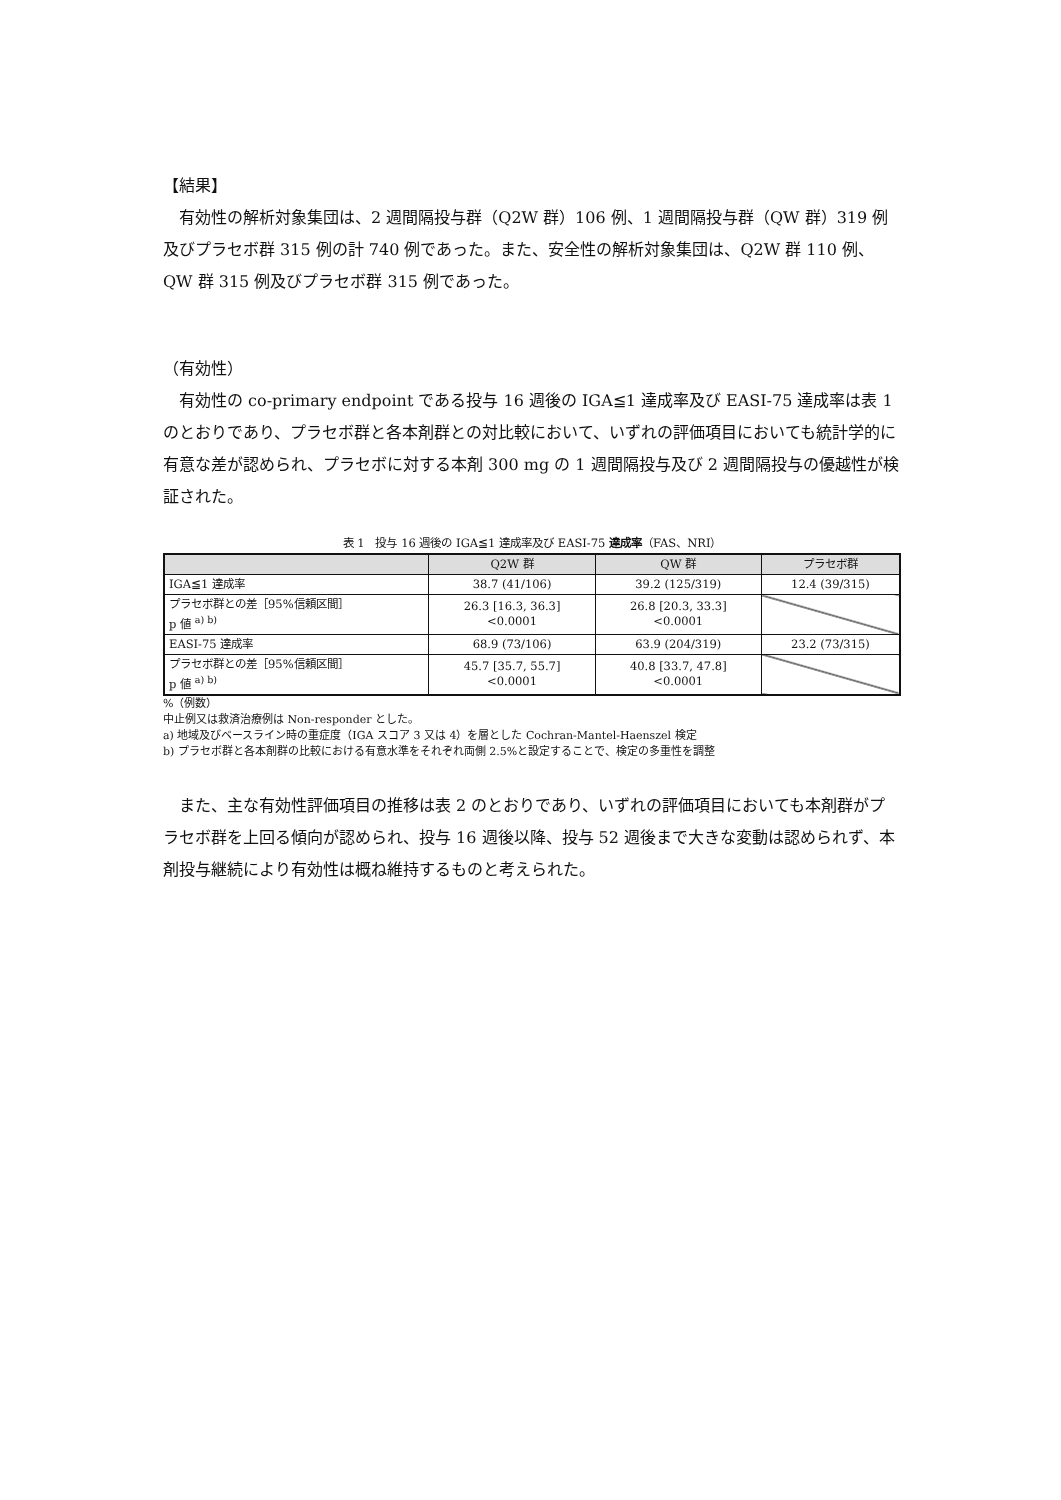【結果】
有効性の解析対象集団は、2 週間隔投与群（Q2W 群）106 例、1 週間隔投与群（QW 群）319 例及びプラセボ群 315 例の計 740 例であった。また、安全性の解析対象集団は、Q2W 群 110 例、QW 群 315 例及びプラセボ群 315 例であった。
（有効性）
有効性の co-primary endpoint である投与 16 週後の IGA≦1 達成率及び EASI-75 達成率は表 1 のとおりであり、プラセボ群と各本剤群との対比較において、いずれの評価項目においても統計学的に有意な差が認められ、プラセボに対する本剤 300 mg の 1 週間隔投与及び 2 週間隔投与の優越性が検証された。
表 1　投与 16 週後の IGA≦1 達成率及び EASI-75 達成率（FAS、NRI）
| | Q2W 群 | QW 群 | プラセボ群 |
| --- | --- | --- | --- |
| IGA≦1 達成率 | 38.7 (41/106) | 39.2 (125/319) | 12.4 (39/315) |
| プラセボ群との差［95%信頼区間］ p 値 <sup>a) b)</sup> | 26.3 [16.3, 36.3] <0.0001 | 26.8 [20.3, 33.3] <0.0001 | |
| EASI-75 達成率 | 68.9 (73/106) | 63.9 (204/319) | 23.2 (73/315) |
| プラセボ群との差［95%信頼区間］ p 値 <sup>a) b)</sup> | 45.7 [35.7, 55.7] <0.0001 | 40.8 [33.7, 47.8] <0.0001 | |
%（例数）
中止例又は救済治療例は Non-responder とした。
a) 地域及びベースライン時の重症度（IGA スコア 3 又は 4）を層とした Cochran-Mantel-Haenszel 検定
b) プラセボ群と各本剤群の比較における有意水準をそれぞれ両側 2.5%と設定することで、検定の多重性を調整
また、主な有効性評価項目の推移は表 2 のとおりであり、いずれの評価項目においても本剤群がプラセボ群を上回る傾向が認められ、投与 16 週後以降、投与 52 週後まで大きな変動は認められず、本剤投与継続により有効性は概ね維持するものと考えられた。